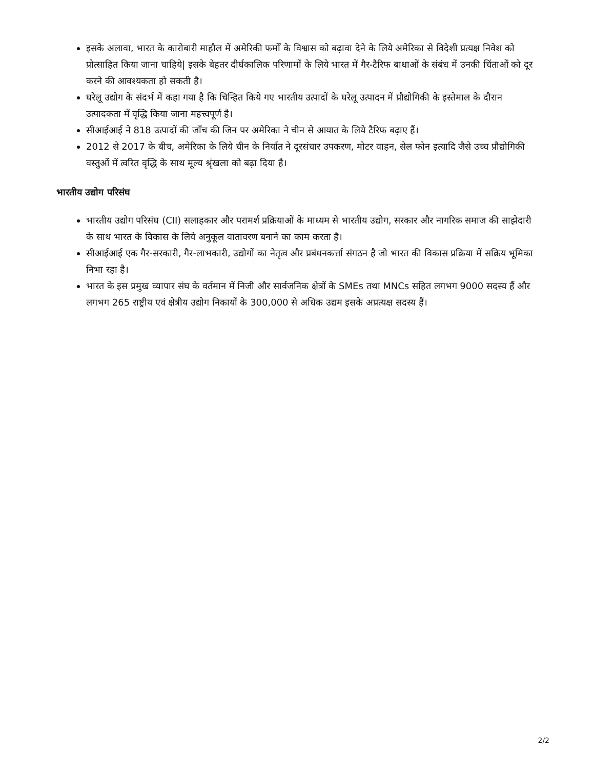इसके अलावा, भारत के कारोबारी माहौल में अमेरिकी फर्मों के विश्वास को बढ़ावा देने के लिये अमेरिका से विदेशी प्रत्यक्ष निवेश को प्रोत्साहित किया जाना चाहिये| इसके बेहतर दीर्घकालिक परिणामों के लिये भारत में गैर-टैरिफ बाधाओं के संबंध में उनकी चिंताओं को दूर करने की आवश्यकता हो सकती है।
घरेलू उद्योग के संदर्भ में कहा गया है कि चिन्हित किये गए भारतीय उत्पादों के घरेलू उत्पादन में प्रौद्योगिकी के इस्तेमाल के दौरान उत्पादकता में वृद्धि किया जाना महत्त्वपूर्ण है।
सीआईआई ने 818 उत्पादों की जाँच की जिन पर अमेरिका ने चीन से आयात के लिये टैरिफ बढ़ाए हैं।
2012 से 2017 के बीच, अमेरिका के लिये चीन के निर्यात ने दूरसंचार उपकरण, मोटर वाहन, सेल फोन इत्यादि जैसे उच्च प्रौद्योगिकी वस्तुओं में त्वरित वृद्धि के साथ मूल्य श्रृंखला को बढ़ा दिया है।
भारतीय उद्योग परिसंघ
भारतीय उद्योग परिसंघ (CII) सलाहकार और परामर्श प्रक्रियाओं के माध्यम से भारतीय उद्योग, सरकार और नागरिक समाज की साझेदारी के साथ भारत के विकास के लिये अनुकूल वातावरण बनाने का काम करता है।
सीआईआई एक गैर-सरकारी, गैर-लाभकारी, उद्योगों का नेतृत्व और प्रबंधनकर्त्ता संगठन है जो भारत की विकास प्रक्रिया में सक्रिय भूमिका निभा रहा है।
भारत के इस प्रमुख व्यापार संघ के वर्तमान में निजी और सार्वजनिक क्षेत्रों के SMEs तथा MNCs सहित लगभग 9000 सदस्य हैं और लगभग 265 राष्ट्रीय एवं क्षेत्रीय उद्योग निकायों के 300,000 से अधिक उद्यम इसके अप्रत्यक्ष सदस्य हैं।
2/2